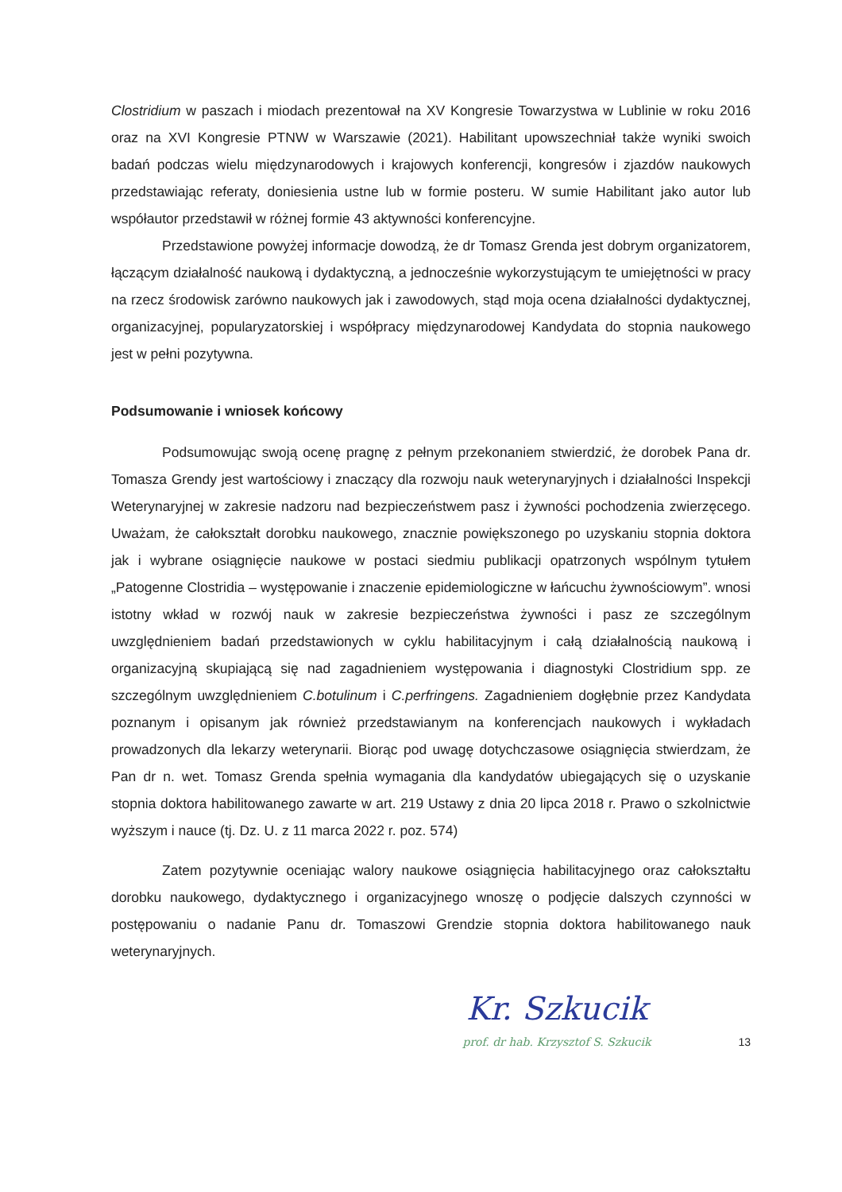Clostridium w paszach i miodach prezentował na XV Kongresie Towarzystwa w Lublinie w roku 2016 oraz na XVI Kongresie PTNW w Warszawie (2021). Habilitant upowszechniał także wyniki swoich badań podczas wielu międzynarodowych i krajowych konferencji, kongresów i zjazdów naukowych przedstawiając referaty, doniesienia ustne lub w formie posteru. W sumie Habilitant jako autor lub współautor przedstawił w różnej formie 43 aktywności konferencyjne.
Przedstawione powyżej informacje dowodzą, że dr Tomasz Grenda jest dobrym organizatorem, łączącym działalność naukową i dydaktyczną, a jednocześnie wykorzystującym te umiejętności w pracy na rzecz środowisk zarówno naukowych jak i zawodowych, stąd moja ocena działalności dydaktycznej, organizacyjnej, popularyzatorskiej i współpracy międzynarodowej Kandydata do stopnia naukowego jest w pełni pozytywna.
Podsumowanie i wniosek końcowy
Podsumowując swoją ocenę pragnę z pełnym przekonaniem stwierdzić, że dorobek Pana dr. Tomasza Grendy jest wartościowy i znaczący dla rozwoju nauk weterynaryjnych i działalności Inspekcji Weterynaryjnej w zakresie nadzoru nad bezpieczeństwem pasz i żywności pochodzenia zwierzęcego. Uważam, że całokształt dorobku naukowego, znacznie powiększonego po uzyskaniu stopnia doktora jak i wybrane osiągnięcie naukowe w postaci siedmiu publikacji opatrzonych wspólnym tytułem „Patogenne Clostridia – występowanie i znaczenie epidemiologiczne w łańcuchu żywnościowym”. wnosi istotny wkład w rozwój nauk w zakresie bezpieczeństwa żywności i pasz ze szczególnym uwzględnieniem badań przedstawionych w cyklu habilitacyjnym i całą działalnością naukową i organizacyjną skupiającą się nad zagadnieniem występowania i diagnostyki Clostridium spp. ze szczególnym uwzględnieniem C.botulinum i C.perfringens. Zagadnieniem dogłębnie przez Kandydata poznanym i opisanym jak również przedstawianym na konferencjach naukowych i wykładach prowadzonych dla lekarzy weterynarii. Biorąc pod uwagę dotychczasowe osiągnięcia stwierdzam, że Pan dr n. wet. Tomasz Grenda spełnia wymagania dla kandydatów ubiegających się o uzyskanie stopnia doktora habilitowanego zawarte w art. 219 Ustawy z dnia 20 lipca 2018 r. Prawo o szkolnictwie wyższym i nauce (tj. Dz. U. z 11 marca 2022 r. poz. 574)
Zatem pozytywnie oceniając walory naukowe osiągnięcia habilitacyjnego oraz całokształtu dorobku naukowego, dydaktycznego i organizacyjnego wnoszę o podjęcie dalszych czynności w postępowaniu o nadanie Panu dr. Tomaszowi Grendzie stopnia doktora habilitowanego nauk weterynaryjnych.
Kr. Szkucik
prof. dr hab. Krzysztof S. Szkucik
13